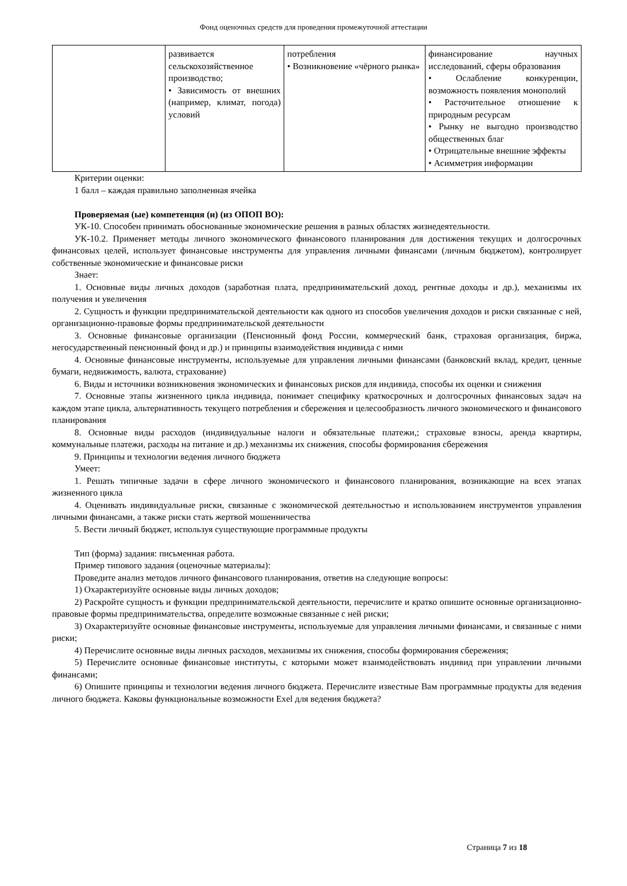Фонд оценочных средств для проведения промежуточной аттестации
| | развивается сельскохозяйственное производство; • Зависимость от внешних (например, климат, погода) условий | потребления • Возникновение «чёрного рынка» | финансирование научных исследований, сферы образования • Ослабление конкуренции, возможность появления монополий • Расточительное отношение к природным ресурсам • Рынку не выгодно производство общественных благ • Отрицательные внешние эффекты • Асимметрия информации |
Критерии оценки:
1 балл – каждая правильно заполненная ячейка
Проверяемая (ые) компетенция (и) (из ОПОП ВО):
УК-10. Способен принимать обоснованные экономические решения в разных областях жизнедеятельности.
УК-10.2. Применяет методы личного экономического финансового планирования для достижения текущих и долгосрочных финансовых целей, использует финансовые инструменты для управления личными финансами (личным бюджетом), контролирует собственные экономические и финансовые риски
Знает:
1. Основные виды личных доходов (заработная плата, предпринимательский доход, рентные доходы и др.), механизмы их получения и увеличения
2. Сущность и функции предпринимательской деятельности как одного из способов увеличения доходов и риски связанные с ней, организационно-правовые формы предпринимательской деятельности
3. Основные финансовые организации (Пенсионный фонд России, коммерческий банк, страховая организация, биржа, негосударственный пенсионный фонд и др.) и принципы взаимодействия индивида с ними
4. Основные финансовые инструменты, используемые для управления личными финансами (банковский вклад, кредит, ценные бумаги, недвижимость, валюта, страхование)
6. Виды и источники возникновения экономических и финансовых рисков для индивида, способы их оценки и снижения
7. Основные этапы жизненного цикла индивида, понимает специфику краткосрочных и долгосрочных финансовых задач на каждом этапе цикла, альтернативность текущего потребления и сбережения и целесообразность личного экономического и финансового планирования
8. Основные виды расходов (индивидуальные налоги и обязательные платежи,; страховые взносы, аренда квартиры, коммунальные платежи, расходы на питание и др.) механизмы их снижения, способы формирования сбережения
9. Принципы и технологии ведения личного бюджета
Умеет:
1. Решать типичные задачи в сфере личного экономического и финансового планирования, возникающие на всех этапах жизненного цикла
4. Оценивать индивидуальные риски, связанные с экономической деятельностью и использованием инструментов управления личными финансами, а также риски стать жертвой мошенничества
5. Вести личный бюджет, используя существующие программные продукты
Тип (форма) задания: письменная работа.
Пример типового задания (оценочные материалы):
Проведите анализ методов личного финансового планирования, ответив на следующие вопросы:
1) Охарактеризуйте основные виды личных доходов;
2) Раскройте сущность и функции предпринимательской деятельности, перечислите и кратко опишите основные организационно-правовые формы предпринимательства, определите возможные связанные с ней риски;
3) Охарактеризуйте основные финансовые инструменты, используемые для управления личными финансами, и связанные с ними риски;
4) Перечислите основные виды личных расходов, механизмы их снижения, способы формирования сбережения;
5) Перечислите основные финансовые институты, с которыми может взаимодействовать индивид при управлении личными финансами;
6) Опишите принципы и технологии ведения личного бюджета. Перечислите известные Вам программные продукты для ведения личного бюджета. Каковы функциональные возможности Exel для ведения бюджета?
Страница 7 из 18